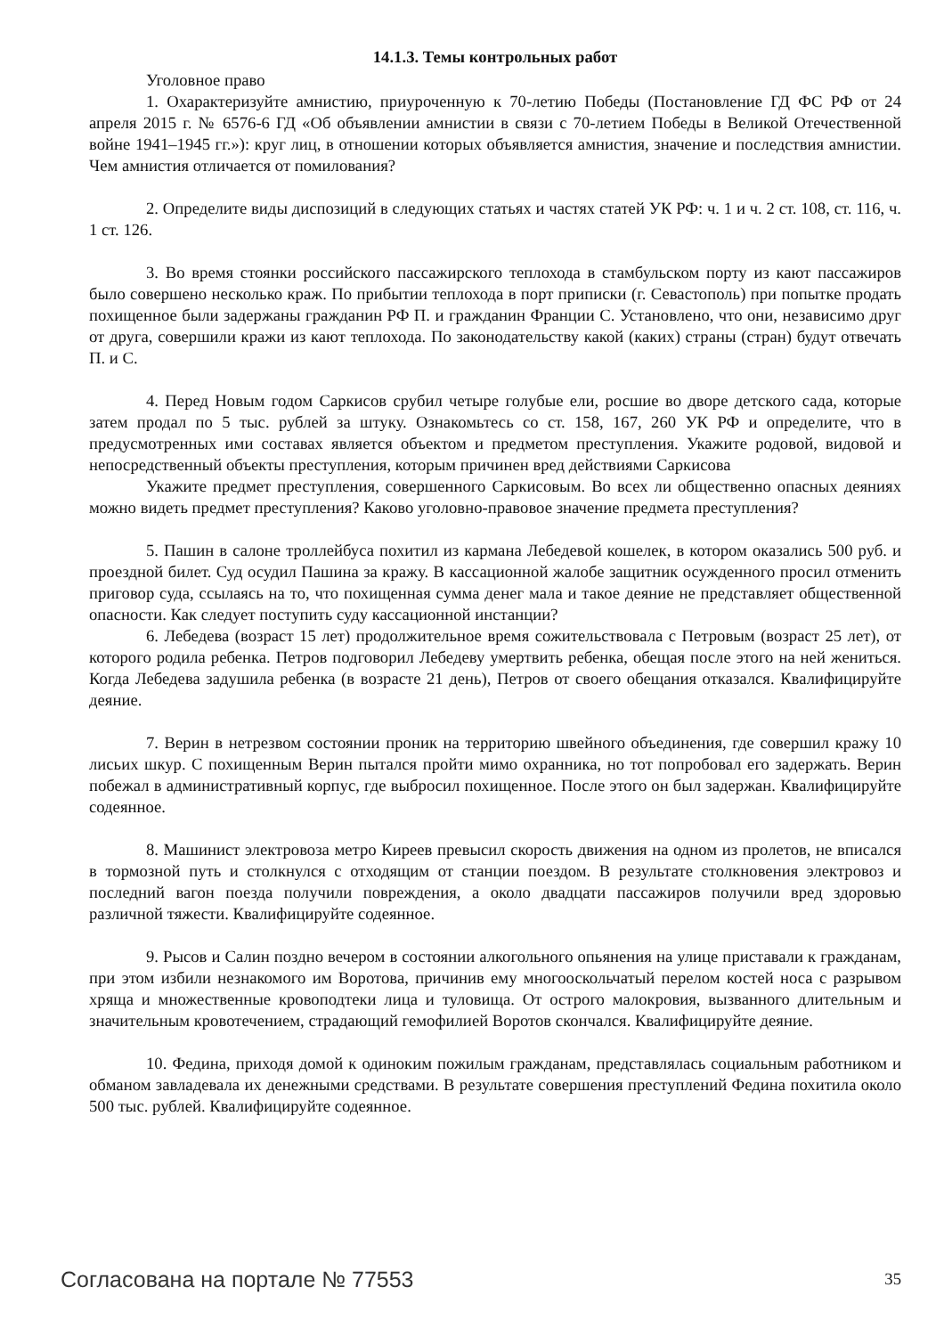14.1.3. Темы контрольных работ
Уголовное право
1. Охарактеризуйте амнистию, приуроченную к 70-летию Победы (Постановление ГД ФС РФ от 24 апреля 2015 г. № 6576-6 ГД «Об объявлении амнистии в связи с 70-летием Победы в Великой Отечественной войне 1941–1945 гг.»): круг лиц, в отношении которых объявляется амнистия, значение и последствия амнистии. Чем амнистия отличается от помилования?
2. Определите виды диспозиций в следующих статьях и частях статей УК РФ: ч. 1 и ч. 2 ст. 108, ст. 116, ч. 1 ст. 126.
3. Во время стоянки российского пассажирского теплохода в стамбульском порту из кают пассажиров было совершено несколько краж. По прибытии теплохода в порт приписки (г. Севастополь) при попытке продать похищенное были задержаны гражданин РФ П. и гражданин Франции С. Установлено, что они, независимо друг от друга, совершили кражи из кают теплохода. По законодательству какой (каких) страны (стран) будут отвечать П. и С.
4. Перед Новым годом Саркисов срубил четыре голубые ели, росшие во дворе детского сада, которые затем продал по 5 тыс. рублей за штуку. Ознакомьтесь со ст. 158, 167, 260 УК РФ и определите, что в предусмотренных ими составах является объектом и предметом преступления. Укажите родовой, видовой и непосредственный объекты преступления, которым причинен вред действиями Саркисова
Укажите предмет преступления, совершенного Саркисовым. Во всех ли общественно опасных деяниях можно видеть предмет преступления? Каково уголовно-правовое значение предмета преступления?
5. Пашин в салоне троллейбуса похитил из кармана Лебедевой кошелек, в котором оказались 500 руб. и проездной билет. Суд осудил Пашина за кражу. В кассационной жалобе защитник осужденного просил отменить приговор суда, ссылаясь на то, что похищенная сумма денег мала и такое деяние не представляет общественной опасности. Как следует поступить суду кассационной инстанции?
6. Лебедева (возраст 15 лет) продолжительное время сожительствовала с Петровым (возраст 25 лет), от которого родила ребенка. Петров подговорил Лебедеву умертвить ребенка, обещая после этого на ней жениться. Когда Лебедева задушила ребенка (в возрасте 21 день), Петров от своего обещания отказался. Квалифицируйте деяние.
7. Верин в нетрезвом состоянии проник на территорию швейного объединения, где совершил кражу 10 лисьих шкур. С похищенным Верин пытался пройти мимо охранника, но тот попробовал его задержать. Верин побежал в административный корпус, где выбросил похищенное. После этого он был задержан. Квалифицируйте содеянное.
8. Машинист электровоза метро Киреев превысил скорость движения на одном из пролетов, не вписался в тормозной путь и столкнулся с отходящим от станции поездом. В результате столкновения электровоз и последний вагон поезда получили повреждения, а около двадцати пассажиров получили вред здоровью различной тяжести. Квалифицируйте содеянное.
9. Рысов и Салин поздно вечером в состоянии алкогольного опьянения на улице приставали к гражданам, при этом избили незнакомого им Воротова, причинив ему многооскольчатый перелом костей носа с разрывом хряща и множественные кровоподтеки лица и туловища. От острого малокровия, вызванного длительным и значительным кровотечением, страдающий гемофилией Воротов скончался. Квалифицируйте деяние.
10. Федина, приходя домой к одиноким пожилым гражданам, представлялась социальным работником и обманом завладевала их денежными средствами. В результате совершения преступлений Федина похитила около 500 тыс. рублей. Квалифицируйте содеянное.
Согласована на портале № 77553 35